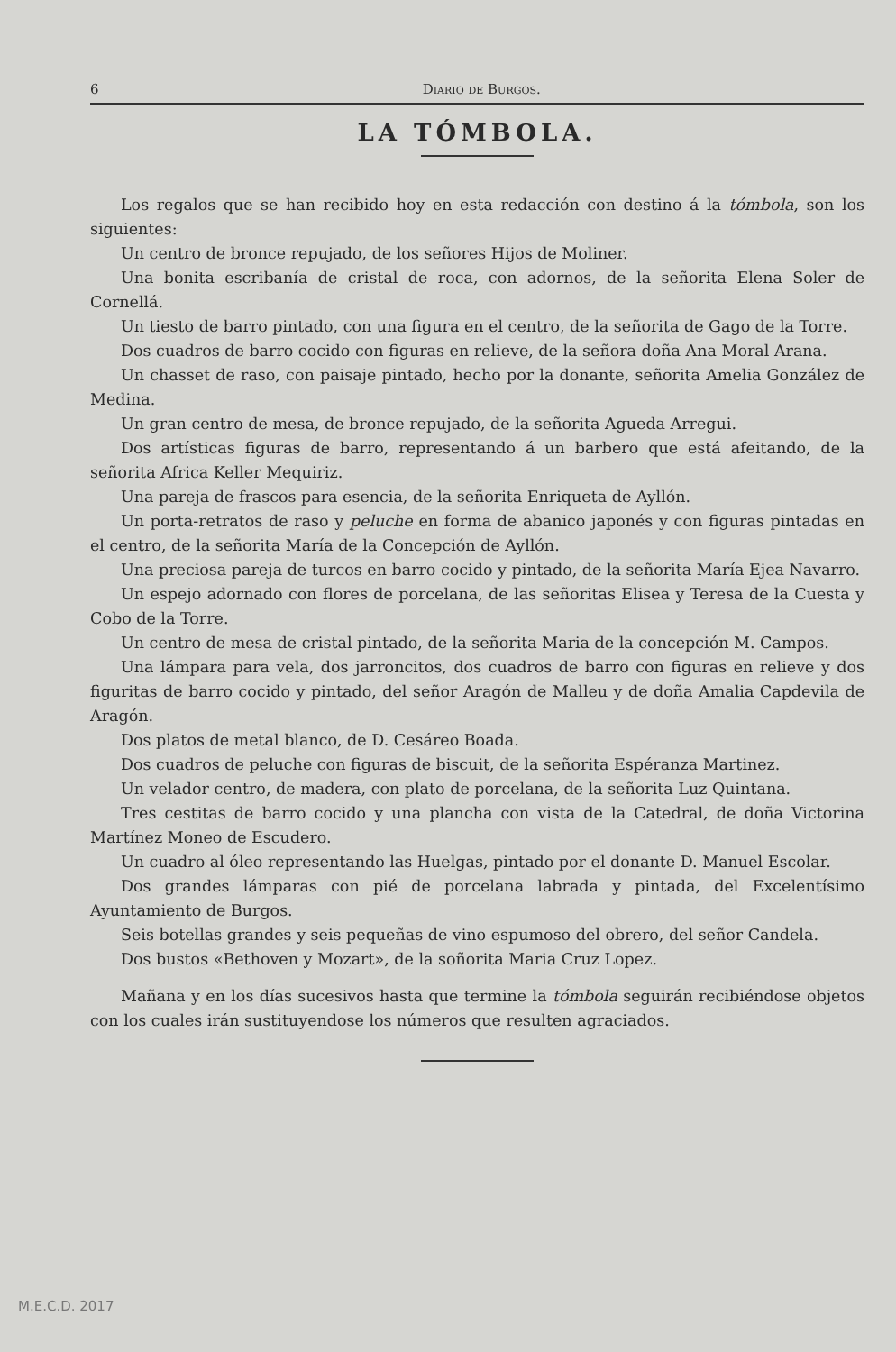6 Diario de Burgos.
LA TÓMBOLA.
Los regalos que se han recibido hoy en esta redacción con destino á la tómbola, son los siguientes:
Un centro de bronce repujado, de los señores Hijos de Moliner.
Una bonita escribanía de cristal de roca, con adornos, de la señorita Elena Soler de Cornellá.
Un tiesto de barro pintado, con una figura en el centro, de la señorita de Gago de la Torre.
Dos cuadros de barro cocido con figuras en relieve, de la señora doña Ana Moral Arana.
Un chasset de raso, con paisaje pintado, hecho por la donante, señorita Amelia González de Medina.
Un gran centro de mesa, de bronce repujado, de la señorita Agueda Arregui.
Dos artísticas figuras de barro, representando á un barbero que está afeitando, de la señorita Africa Keller Mequiriz.
Una pareja de frascos para esencia, de la señorita Enriqueta de Ayllón.
Un porta-retratos de raso y peluche en forma de abanico japonés y con figuras pintadas en el centro, de la señorita María de la Concepción de Ayllón.
Una preciosa pareja de turcos en barro cocido y pintado, de la señorita María Ejea Navarro.
Un espejo adornado con flores de porcelana, de las señoritas Elisea y Teresa de la Cuesta y Cobo de la Torre.
Un centro de mesa de cristal pintado, de la señorita Maria de la concepción M. Campos.
Una lámpara para vela, dos jarroncitos, dos cuadros de barro con figuras en relieve y dos figuritas de barro cocido y pintado, del señor Aragón de Malleu y de doña Amalia Capdevila de Aragón.
Dos platos de metal blanco, de D. Cesáreo Boada.
Dos cuadros de peluche con figuras de biscuit, de la señorita Espéranza Martinez.
Un velador centro, de madera, con plato de porcelana, de la señorita Luz Quintana.
Tres cestitas de barro cocido y una plancha con vista de la Catedral, de doña Victorina Martínez Moneo de Escudero.
Un cuadro al óleo representando las Huelgas, pintado por el donante D. Manuel Escolar.
Dos grandes lámparas con pié de porcelana labrada y pintada, del Excelentísimo Ayuntamiento de Burgos.
Seis botellas grandes y seis pequeñas de vino espumoso del obrero, del señor Candela.
Dos bustos «Bethoven y Mozart», de la soñorita Maria Cruz Lopez.
Mañana y en los días sucesivos hasta que termine la tómbola seguirán recibiéndose objetos con los cuales irán sustituyendose los números que resulten agraciados.
M.E.C.D. 2017